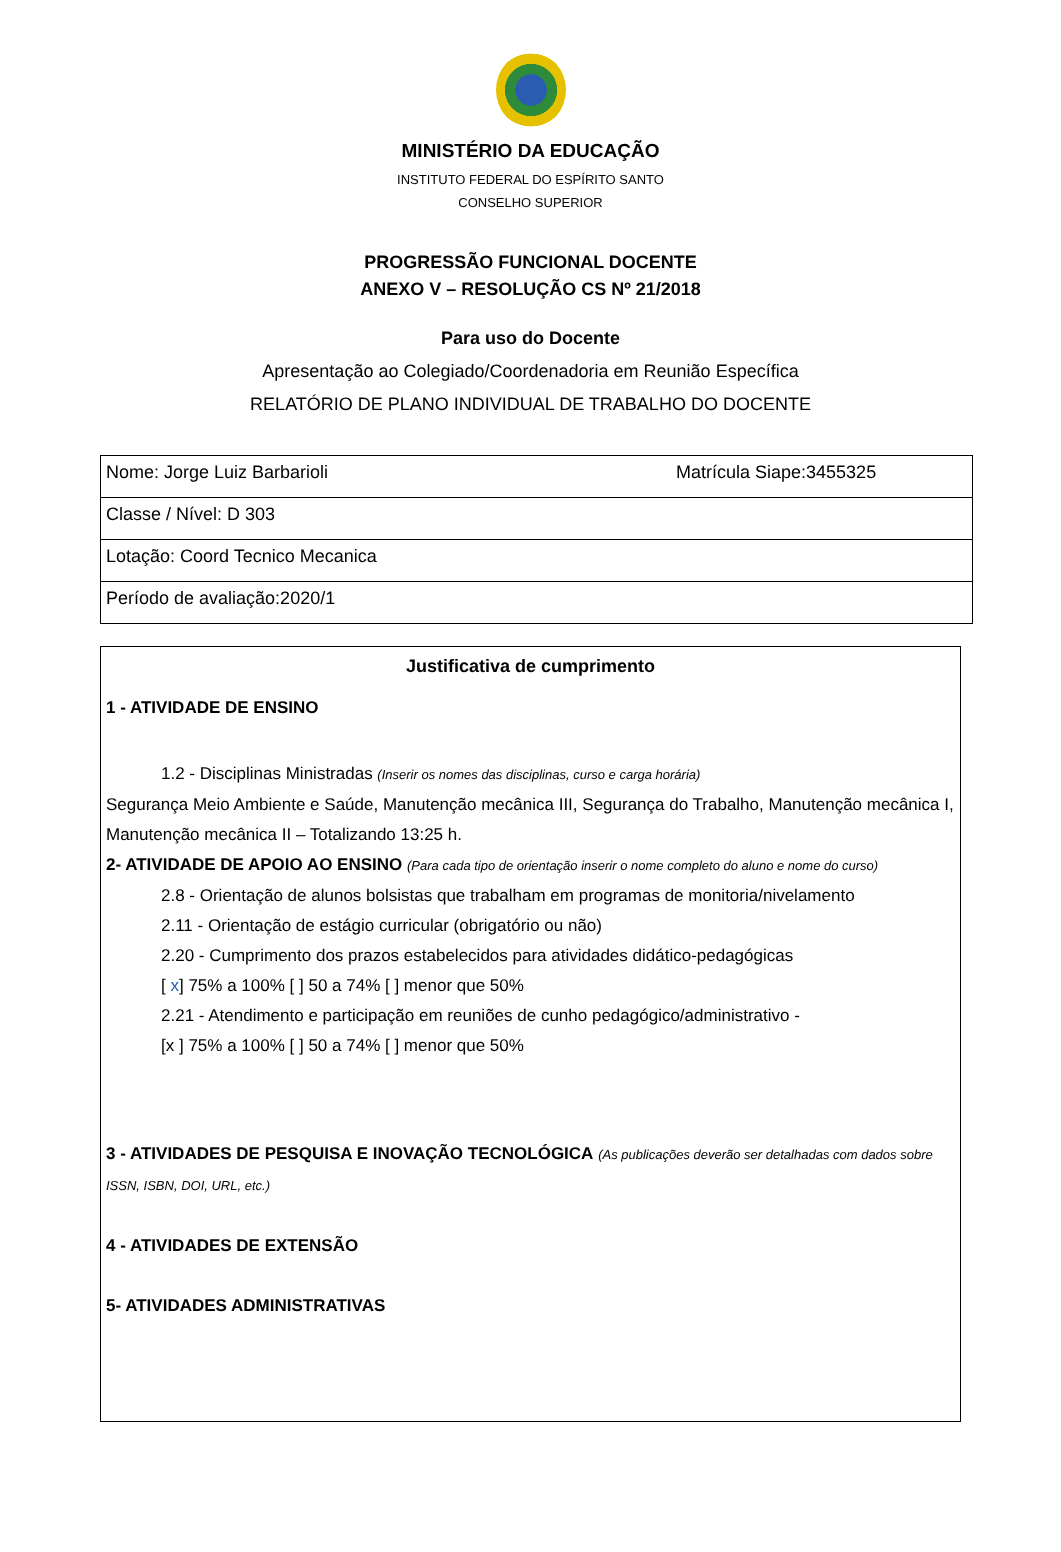MINISTÉRIO DA EDUCAÇÃO
INSTITUTO FEDERAL DO ESPÍRITO SANTO
CONSELHO SUPERIOR
PROGRESSÃO FUNCIONAL DOCENTE
ANEXO V – RESOLUÇÃO CS Nº 21/2018
Para uso do Docente
Apresentação ao Colegiado/Coordenadoria em Reunião Específica
RELATÓRIO DE PLANO INDIVIDUAL DE TRABALHO DO DOCENTE
| Nome: Jorge Luiz Barbarioli | Matrícula Siape:3455325 |
| Classe / Nível: D 303 | |
| Lotação: Coord Tecnico Mecanica | |
| Período de avaliação:2020/1 | |
Justificativa de cumprimento
1 - ATIVIDADE DE ENSINO
1.2 - Disciplinas Ministradas (Inserir os nomes das disciplinas, curso e carga horária)
Segurança Meio Ambiente e Saúde, Manutenção mecânica III, Segurança do Trabalho, Manutenção mecânica I, Manutenção mecânica II – Totalizando 13:25 h.
2- ATIVIDADE DE APOIO AO ENSINO (Para cada tipo de orientação inserir o nome completo do aluno e nome do curso)
2.8 - Orientação de alunos bolsistas que trabalham em programas de monitoria/nivelamento
2.11 - Orientação de estágio curricular (obrigatório ou não)
2.20 - Cumprimento dos prazos estabelecidos para atividades didático-pedagógicas
[ x] 75% a 100% [ ] 50 a 74% [ ] menor que 50%
2.21 - Atendimento e participação em reuniões de cunho pedagógico/administrativo -
[x ] 75% a 100% [ ] 50 a 74% [ ] menor que 50%
3 - ATIVIDADES DE PESQUISA E INOVAÇÃO TECNOLÓGICA (As publicações deverão ser detalhadas com dados sobre ISSN, ISBN, DOI, URL, etc.)
4 - ATIVIDADES DE EXTENSÃO
5- ATIVIDADES ADMINISTRATIVAS